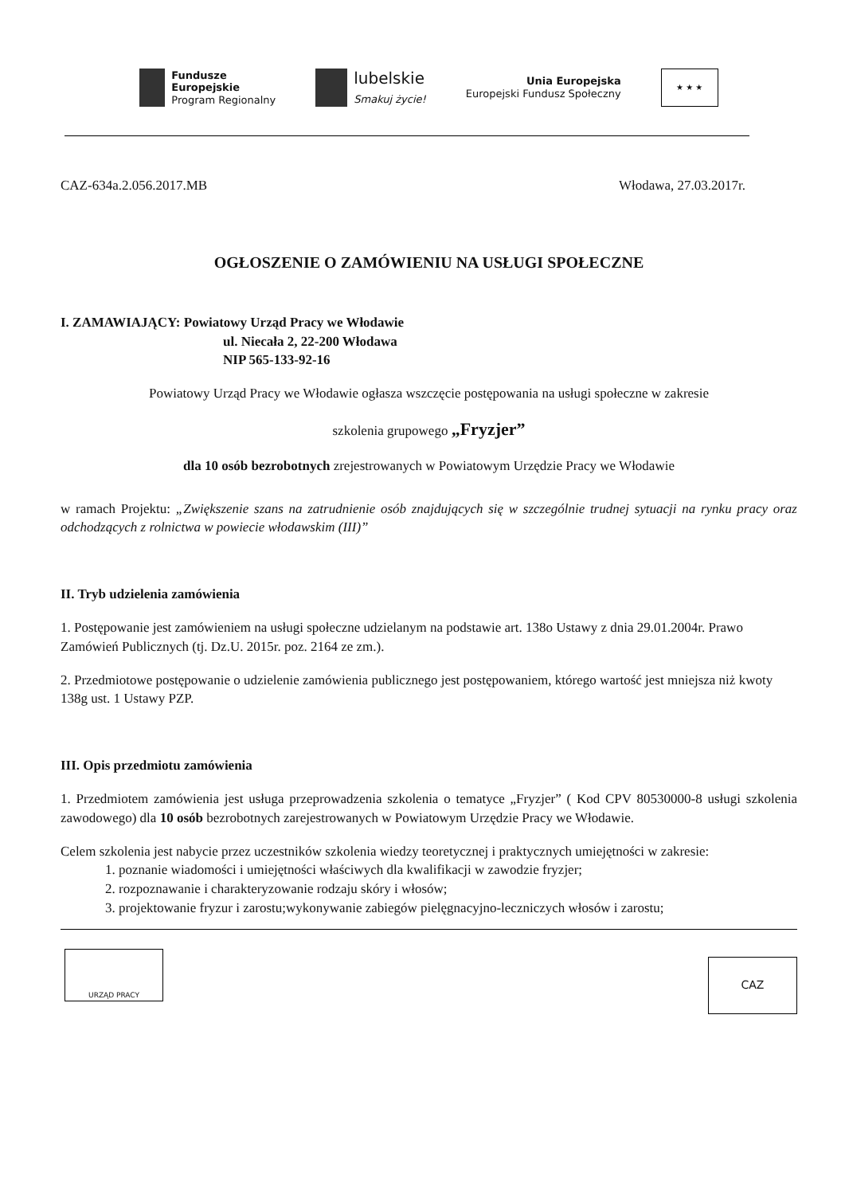Fundusze
Europejskie
Program Regionalny
lubelskie
Smakuj życie!
Unia Europejska
Europejski Fundusz Społeczny
★ ★ ★
CAZ-634a.2.056.2017.MB Włodawa, 27.03.2017r.
OGŁOSZENIE O ZAMÓWIENIU NA USŁUGI SPOŁECZNE
I. ZAMAWIAJĄCY: Powiatowy Urząd Pracy we Włodawie
ul. Niecała 2, 22-200 Włodawa
NIP 565-133-92-16
Powiatowy Urząd Pracy we Włodawie ogłasza wszczęcie postępowania na usługi społeczne w zakresie
szkolenia grupowego „Fryzjer”
dla 10 osób bezrobotnych zrejestrowanych w Powiatowym Urzędzie Pracy we Włodawie
w ramach Projektu: „Zwiększenie szans na zatrudnienie osób znajdujących się w szczególnie trudnej sytuacji na rynku pracy oraz odchodzących z rolnictwa w powiecie włodawskim (III)”
II. Tryb udzielenia zamówienia
1. Postępowanie jest zamówieniem na usługi społeczne udzielanym na podstawie art. 138o Ustawy z dnia 29.01.2004r. Prawo Zamówień Publicznych (tj. Dz.U. 2015r. poz. 2164 ze zm.).
2. Przedmiotowe postępowanie o udzielenie zamówienia publicznego jest postępowaniem, którego wartość jest mniejsza niż kwoty 138g ust. 1 Ustawy PZP.
III. Opis przedmiotu zamówienia
1. Przedmiotem zamówienia jest usługa przeprowadzenia szkolenia o tematyce „Fryzjer” ( Kod CPV 80530000-8 usługi szkolenia zawodowego) dla 10 osób bezrobotnych zarejestrowanych w Powiatowym Urzędzie Pracy we Włodawie.
Celem szkolenia jest nabycie przez uczestników szkolenia wiedzy teoretycznej i praktycznych umiejętności w zakresie:
1. poznanie wiadomości i umiejętności właściwych dla kwalifikacji w zawodzie fryzjer;
2. rozpoznawanie i charakteryzowanie rodzaju skóry i włosów;
3. projektowanie fryzur i zarostu;wykonywanie zabiegów pielęgnacyjno-leczniczych włosów i zarostu;
URZĄD PRACY
CAZ